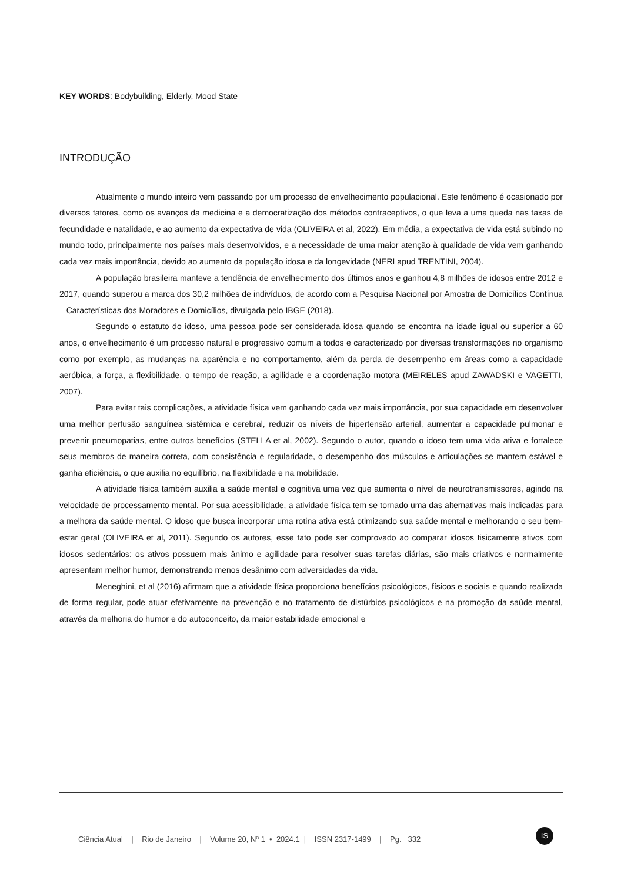KEY WORDS: Bodybuilding, Elderly, Mood State
INTRODUÇÃO
Atualmente o mundo inteiro vem passando por um processo de envelhecimento populacional. Este fenômeno é ocasionado por diversos fatores, como os avanços da medicina e a democratização dos métodos contraceptivos, o que leva a uma queda nas taxas de fecundidade e natalidade, e ao aumento da expectativa de vida (OLIVEIRA et al, 2022). Em média, a expectativa de vida está subindo no mundo todo, principalmente nos países mais desenvolvidos, e a necessidade de uma maior atenção à qualidade de vida vem ganhando cada vez mais importância, devido ao aumento da população idosa e da longevidade (NERI apud TRENTINI, 2004).
A população brasileira manteve a tendência de envelhecimento dos últimos anos e ganhou 4,8 milhões de idosos entre 2012 e 2017, quando superou a marca dos 30,2 milhões de indivíduos, de acordo com a Pesquisa Nacional por Amostra de Domicílios Contínua – Características dos Moradores e Domicílios, divulgada pelo IBGE (2018).
Segundo o estatuto do idoso, uma pessoa pode ser considerada idosa quando se encontra na idade igual ou superior a 60 anos, o envelhecimento é um processo natural e progressivo comum a todos e caracterizado por diversas transformações no organismo como por exemplo, as mudanças na aparência e no comportamento, além da perda de desempenho em áreas como a capacidade aeróbica, a força, a flexibilidade, o tempo de reação, a agilidade e a coordenação motora (MEIRELES apud ZAWADSKI e VAGETTI, 2007).
Para evitar tais complicações, a atividade física vem ganhando cada vez mais importância, por sua capacidade em desenvolver uma melhor perfusão sanguínea sistêmica e cerebral, reduzir os níveis de hipertensão arterial, aumentar a capacidade pulmonar e prevenir pneumopatias, entre outros benefícios (STELLA et al, 2002). Segundo o autor, quando o idoso tem uma vida ativa e fortalece seus membros de maneira correta, com consistência e regularidade, o desempenho dos músculos e articulações se mantem estável e ganha eficiência, o que auxilia no equilíbrio, na flexibilidade e na mobilidade.
A atividade física também auxilia a saúde mental e cognitiva uma vez que aumenta o nível de neurotransmissores, agindo na velocidade de processamento mental. Por sua acessibilidade, a atividade física tem se tornado uma das alternativas mais indicadas para a melhora da saúde mental. O idoso que busca incorporar uma rotina ativa está otimizando sua saúde mental e melhorando o seu bem-estar geral (OLIVEIRA et al, 2011). Segundo os autores, esse fato pode ser comprovado ao comparar idosos fisicamente ativos com idosos sedentários: os ativos possuem mais ânimo e agilidade para resolver suas tarefas diárias, são mais criativos e normalmente apresentam melhor humor, demonstrando menos desânimo com adversidades da vida.
Meneghini, et al (2016) afirmam que a atividade física proporciona benefícios psicológicos, físicos e sociais e quando realizada de forma regular, pode atuar efetivamente na prevenção e no tratamento de distúrbios psicológicos e na promoção da saúde mental, através da melhoria do humor e do autoconceito, da maior estabilidade emocional e
Ciência Atual | Rio de Janeiro | Volume 20, Nº 1 • 2024.1 | ISSN 2317-1499 | Pg. 332
IS